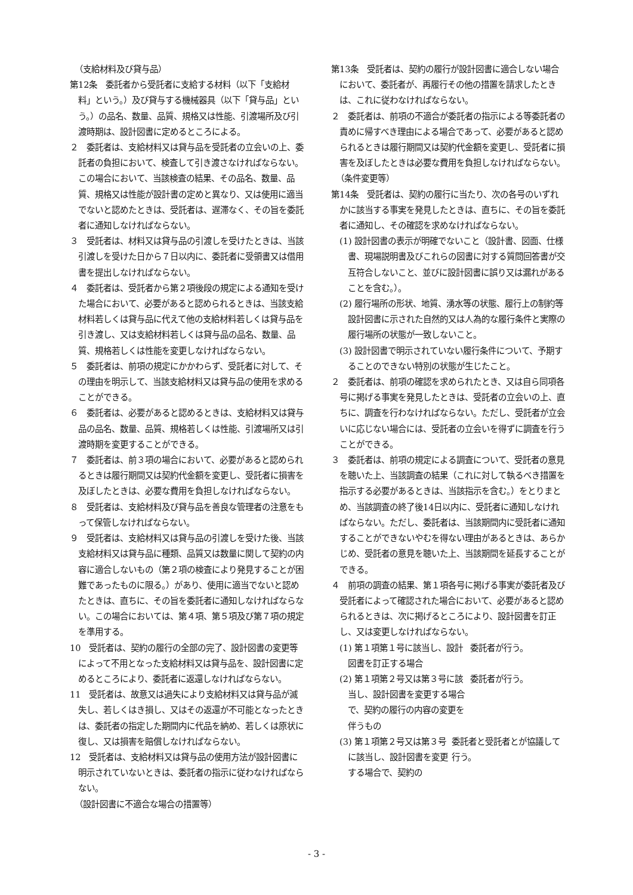（支給材料及び貸与品）
第12条　委託者から受託者に支給する材料（以下「支給材料」という。）及び貸与する機械器具（以下「貸与品」という。）の品名、数量、品質、規格又は性能、引渡場所及び引渡時期は、設計図書に定めるところによる。
２　委託者は、支給材料又は貸与品を受託者の立会いの上、委託者の負担において、検査して引き渡さなければならない。この場合において、当該検査の結果、その品名、数量、品質、規格又は性能が設計書の定めと異なり、又は使用に適当でないと認めたときは、受託者は、遅滞なく、その旨を委託者に通知しなければならない。
３　受託者は、材料又は貸与品の引渡しを受けたときは、当該引渡しを受けた日から７日以内に、委託者に受領書又は借用書を提出しなければならない。
４　委託者は、受託者から第２項後段の規定による通知を受けた場合において、必要があると認められるときは、当該支給材料若しくは貸与品に代えて他の支給材料若しくは貸与品を引き渡し、又は支給材料若しくは貸与品の品名、数量、品質、規格若しくは性能を変更しなければならない。
５　委託者は、前項の規定にかかわらず、受託者に対して、その理由を明示して、当該支給材料又は貸与品の使用を求めることができる。
６　委託者は、必要があると認めるときは、支給材料又は貸与品の品名、数量、品質、規格若しくは性能、引渡場所又は引渡時期を変更することができる。
７　委託者は、前３項の場合において、必要があると認められるときは履行期間又は契約代金額を変更し、受託者に損害を及ぼしたときは、必要な費用を負担しなければならない。
８　受託者は、支給材料及び貸与品を善良な管理者の注意をもって保管しなければならない。
９　受託者は、支給材料又は貸与品の引渡しを受けた後、当該支給材料又は貸与品に種類、品質又は数量に関して契約の内容に適合しないもの（第２項の検査により発見することが困難であったものに限る。）があり、使用に適当でないと認めたときは、直ちに、その旨を委託者に通知しなければならない。この場合においては、第４項、第５項及び第７項の規定を準用する。
10　受託者は、契約の履行の全部の完了、設計図書の変更等によって不用となった支給材料又は貸与品を、設計図書に定めるところにより、委託者に返還しなければならない。
11　受託者は、故意又は過失により支給材料又は貸与品が滅失し、若しくはき損し、又はその返還が不可能となったときは、委託者の指定した期間内に代品を納め、若しくは原状に復し、又は損害を賠償しなければならない。
12　受託者は、支給材料又は貸与品の使用方法が設計図書に明示されていないときは、委託者の指示に従わなければならない。
（設計図書に不適合な場合の措置等）
第13条　受託者は、契約の履行が設計図書に適合しない場合において、委託者が、再履行その他の措置を請求したときは、これに従わなければならない。
２　委託者は、前項の不適合が委託者の指示による等委託者の責めに帰すべき理由による場合であって、必要があると認められるときは履行期間又は契約代金額を変更し、受託者に損害を及ぼしたときは必要な費用を負担しなければならない。
（条件変更等）
第14条　受託者は、契約の履行に当たり、次の各号のいずれかに該当する事実を発見したときは、直ちに、その旨を委託者に通知し、その確認を求めなければならない。
(1) 設計図書の表示が明確でないこと（設計書、図面、仕様書、現場説明書及びこれらの図書に対する質問回答書が交互符合しないこと、並びに設計図書に誤り又は漏れがあることを含む。）。
(2) 履行場所の形状、地質、湧水等の状態、履行上の制約等設計図書に示された自然的又は人為的な履行条件と実際の履行場所の状態が一致しないこと。
(3) 設計図書で明示されていない履行条件について、予期することのできない特別の状態が生じたこと。
２　委託者は、前項の確認を求められたとき、又は自ら同項各号に掲げる事実を発見したときは、受託者の立会いの上、直ちに、調査を行わなければならない。ただし、受託者が立会いに応じない場合には、受託者の立会いを得ずに調査を行うことができる。
３　委託者は、前項の規定による調査について、受託者の意見を聴いた上、当該調査の結果（これに対して執るべき措置を指示する必要があるときは、当該指示を含む。）をとりまとめ、当該調査の終了後14日以内に、受託者に通知しなければならない。ただし、委託者は、当該期間内に受託者に通知することができないやむを得ない理由があるときは、あらかじめ、受託者の意見を聴いた上、当該期間を延長することができる。
４　前項の調査の結果、第１項各号に掲げる事実が委託者及び受託者によって確認された場合において、必要があると認められるときは、次に掲げるところにより、設計図書を訂正し、又は変更しなければならない。
(1) 第１項第１号に該当し、設計図書を訂正する場合
委託者が行う。
(2) 第１項第２号又は第３号に該当し、設計図書を変更する場合で、契約の履行の内容の変更を伴うもの
委託者が行う。
(3) 第１項第２号又は第３号に該当し、設計図書を変更する場合で、契約の
委託者と受託者とが協議して行う。
- 3 -